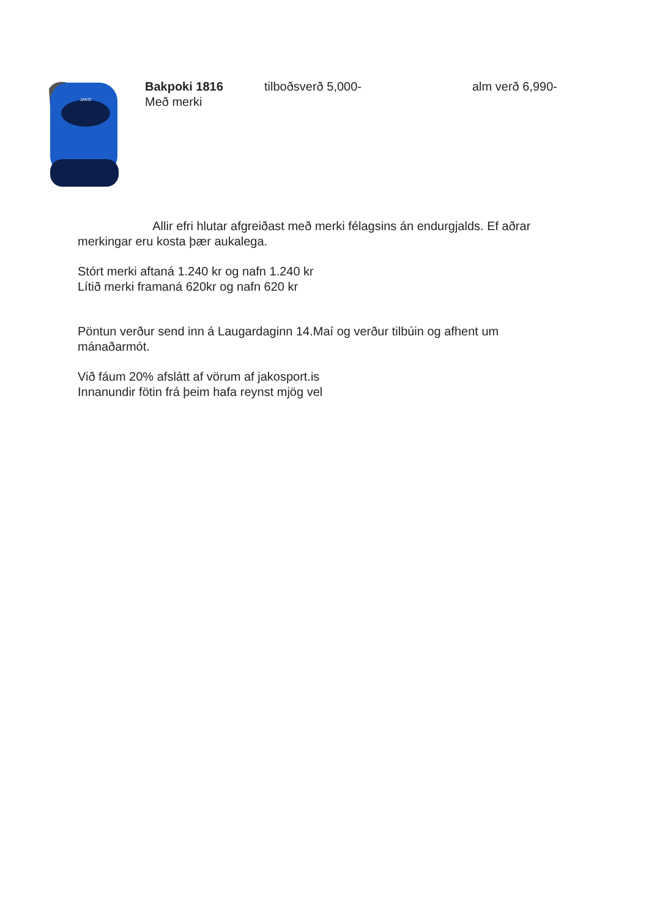JAKO
Bakpoki 1816 tilboðsverð 5,000- alm verð 6,990-
Með merki
Allir efri hlutar afgreiðast með merki félagsins án endurgjalds. Ef aðrar merkingar eru kosta þær aukalega.
Stórt merki aftaná 1.240 kr og nafn 1.240 kr
Lítið merki framaná 620kr og nafn 620 kr
Pöntun verður send inn á Laugardaginn 14.Maí og verður tilbúin og afhent um mánaðarmót.
Við fáum 20% afslátt af vörum af jakosport.is
Innanundir fötin frá þeim hafa reynst mjög vel